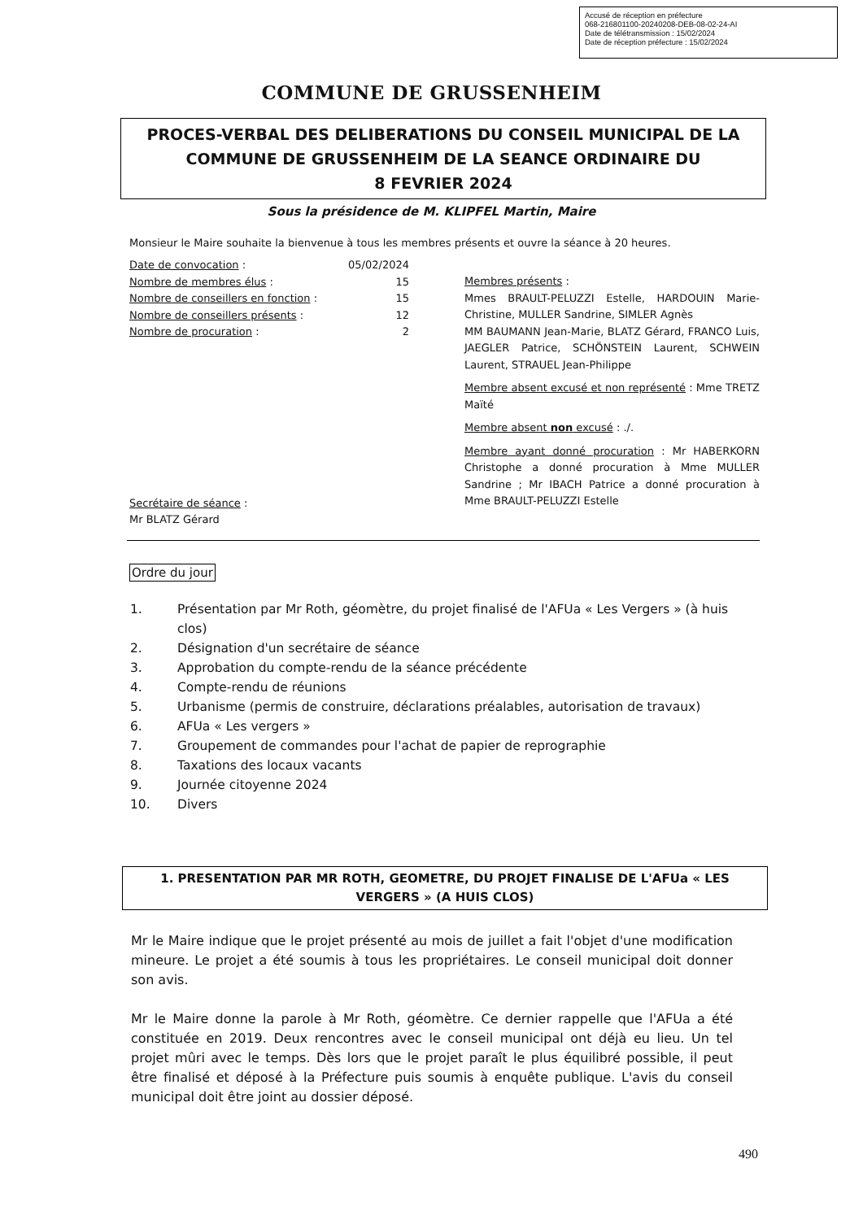Accusé de réception en préfecture
068-216801100-20240208-DEB-08-02-24-AI
Date de télétransmission : 15/02/2024
Date de réception préfecture : 15/02/2024
COMMUNE DE GRUSSENHEIM
PROCES-VERBAL DES DELIBERATIONS DU CONSEIL MUNICIPAL DE LA
COMMUNE DE GRUSSENHEIM DE LA SEANCE ORDINAIRE DU
8 FEVRIER 2024
Sous la présidence de M. KLIPFEL Martin, Maire
Monsieur le Maire souhaite la bienvenue à tous les membres présents et ouvre la séance à 20 heures.
Date de convocation : 05/02/2024
Nombre de membres élus : 15
Nombre de conseillers en fonction : 15
Nombre de conseillers présents : 12
Nombre de procuration : 2
Secrétaire de séance :
Mr BLATZ Gérard
Membres présents :
Mmes BRAULT-PELUZZI Estelle, HARDOUIN Marie-Christine, MULLER Sandrine, SIMLER Agnès
MM BAUMANN Jean-Marie, BLATZ Gérard, FRANCO Luis, JAEGLER Patrice, SCHÖNSTEIN Laurent, SCHWEIN Laurent, STRAUEL Jean-Philippe
Membre absent excusé et non représenté : Mme TRETZ Maïté
Membre absent non excusé : ./.
Membre ayant donné procuration : Mr HABERKORN Christophe a donné procuration à Mme MULLER Sandrine ; Mr IBACH Patrice a donné procuration à Mme BRAULT-PELUZZI Estelle
Ordre du jour
1. Présentation par Mr Roth, géomètre, du projet finalisé de l'AFUa « Les Vergers » (à huis clos)
2. Désignation d'un secrétaire de séance
3. Approbation du compte-rendu de la séance précédente
4. Compte-rendu de réunions
5. Urbanisme (permis de construire, déclarations préalables, autorisation de travaux)
6. AFUa « Les vergers »
7. Groupement de commandes pour l'achat de papier de reprographie
8. Taxations des locaux vacants
9. Journée citoyenne 2024
10. Divers
1. PRESENTATION PAR MR ROTH, GEOMETRE, DU PROJET FINALISE DE L'AFUa « LES
VERGERS » (A HUIS CLOS)
Mr le Maire indique que le projet présenté au mois de juillet a fait l'objet d'une modification mineure. Le projet a été soumis à tous les propriétaires. Le conseil municipal doit donner son avis.
Mr le Maire donne la parole à Mr Roth, géomètre. Ce dernier rappelle que l'AFUa a été constituée en 2019. Deux rencontres avec le conseil municipal ont déjà eu lieu. Un tel projet mûri avec le temps. Dès lors que le projet paraît le plus équilibré possible, il peut être finalisé et déposé à la Préfecture puis soumis à enquête publique. L'avis du conseil municipal doit être joint au dossier déposé.
490